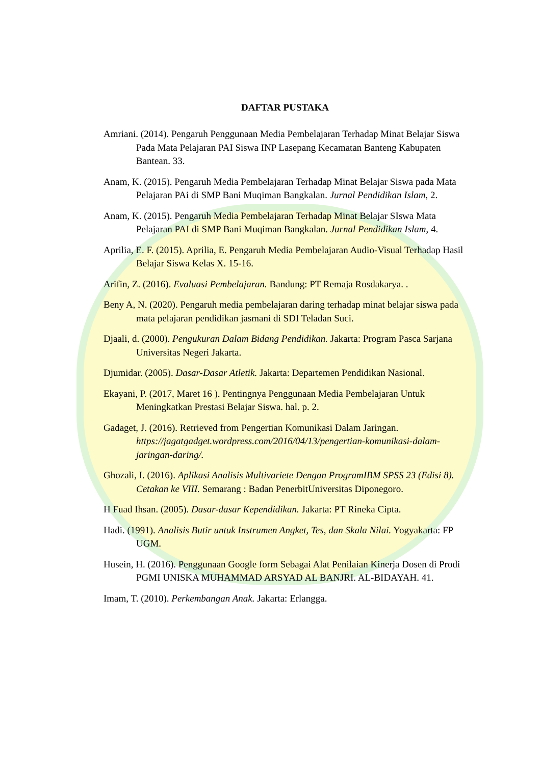DAFTAR PUSTAKA
Amriani. (2014). Pengaruh Penggunaan Media Pembelajaran Terhadap Minat Belajar Siswa Pada Mata Pelajaran PAI Siswa INP Lasepang Kecamatan Banteng Kabupaten Bantean. 33.
Anam, K. (2015). Pengaruh Media Pembelajaran Terhadap Minat Belajar Siswa pada Mata Pelajaran PAi di SMP Bani Muqiman Bangkalan. Jurnal Pendidikan Islam, 2.
Anam, K. (2015). Pengaruh Media Pembelajaran Terhadap Minat Belajar SIswa Mata Pelajaran PAI di SMP Bani Muqiman Bangkalan. Jurnal Pendidikan Islam, 4.
Aprilia, E. F. (2015). Aprilia, E. Pengaruh Media Pembelajaran Audio-Visual Terhadap Hasil Belajar Siswa Kelas X. 15-16.
Arifin, Z. (2016). Evaluasi Pembelajaran. Bandung: PT Remaja Rosdakarya. .
Beny A, N. (2020). Pengaruh media pembelajaran daring terhadap minat belajar siswa pada mata pelajaran pendidikan jasmani di SDI Teladan Suci.
Djaali, d. (2000). Pengukuran Dalam Bidang Pendidikan. Jakarta: Program Pasca Sarjana Universitas Negeri Jakarta.
Djumidar. (2005). Dasar-Dasar Atletik. Jakarta: Departemen Pendidikan Nasional.
Ekayani, P. (2017, Maret 16 ). Pentingnya Penggunaan Media Pembelajaran Untuk Meningkatkan Prestasi Belajar Siswa. hal. p. 2.
Gadaget, J. (2016). Retrieved from Pengertian Komunikasi Dalam Jaringan. https://jagatgadget.wordpress.com/2016/04/13/pengertian-komunikasi-dalam-jaringan-daring/.
Ghozali, I. (2016). Aplikasi Analisis Multivariete Dengan ProgramIBM SPSS 23 (Edisi 8). Cetakan ke VIII. Semarang : Badan PenerbitUniversitas Diponegoro.
H Fuad Ihsan. (2005). Dasar-dasar Kependidikan. Jakarta: PT Rineka Cipta.
Hadi. (1991). Analisis Butir untuk Instrumen Angket, Tes, dan Skala Nilai. Yogyakarta: FP UGM.
Husein, H. (2016). Penggunaan Google form Sebagai Alat Penilaian Kinerja Dosen di Prodi PGMI UNISKA MUHAMMAD ARSYAD AL BANJRI. AL-BIDAYAH. 41.
Imam, T. (2010). Perkembangan Anak. Jakarta: Erlangga.